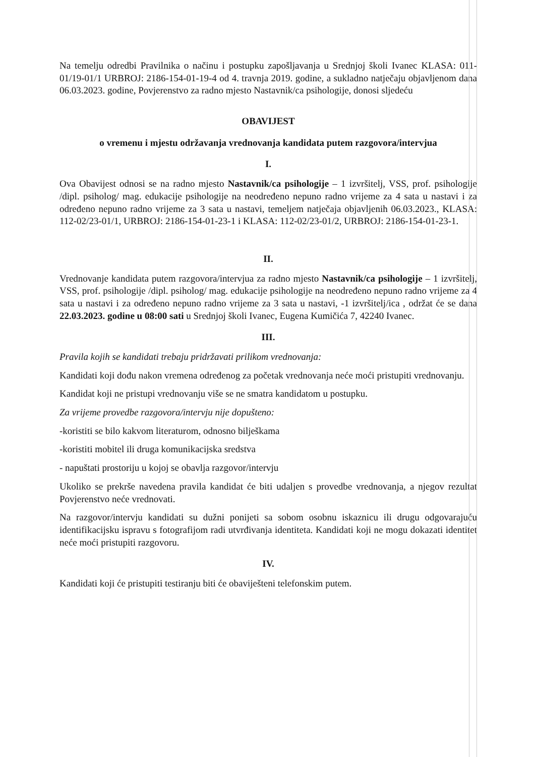Na temelju odredbi Pravilnika o načinu i postupku zapošljavanja u Srednjoj školi Ivanec KLASA: 011-01/19-01/1 URBROJ: 2186-154-01-19-4 od 4. travnja 2019. godine, a sukladno natječaju objavljenom dana 06.03.2023. godine, Povjerenstvo za radno mjesto Nastavnik/ca psihologije, donosi sljedeću
OBAVIJEST
o vremenu i mjestu održavanja vrednovanja kandidata putem razgovora/intervjua
I.
Ova Obavijest odnosi se na radno mjesto Nastavnik/ca psihologije – 1 izvršitelj, VSS, prof. psihologije /dipl. psiholog/ mag. edukacije psihologije na neodređeno nepuno radno vrijeme za 4 sata u nastavi i za određeno nepuno radno vrijeme za 3 sata u nastavi, temeljem natječaja objavljenih 06.03.2023., KLASA: 112-02/23-01/1, URBROJ: 2186-154-01-23-1 i KLASA: 112-02/23-01/2, URBROJ: 2186-154-01-23-1.
II.
Vrednovanje kandidata putem razgovora/intervjua za radno mjesto Nastavnik/ca psihologije – 1 izvršitelj, VSS, prof. psihologije /dipl. psiholog/ mag. edukacije psihologije na neodređeno nepuno radno vrijeme za 4 sata u nastavi i za određeno nepuno radno vrijeme za 3 sata u nastavi, -1 izvršitelj/ica , održat će se dana 22.03.2023. godine u 08:00 sati u Srednjoj školi Ivanec, Eugena Kumičića 7, 42240 Ivanec.
III.
Pravila kojih se kandidati trebaju pridržavati prilikom vrednovanja:
Kandidati koji dođu nakon vremena određenog za početak vrednovanja neće moći pristupiti vrednovanju.
Kandidat koji ne pristupi vrednovanju više se ne smatra kandidatom u postupku.
Za vrijeme provedbe razgovora/intervju nije dopušteno:
-koristiti se bilo kakvom literaturom, odnosno bilješkama
-koristiti mobitel ili druga komunikacijska sredstva
- napuštati prostoriju u kojoj se obavlja razgovor/intervju
Ukoliko se prekrše navedena pravila kandidat će biti udaljen s provedbe vrednovanja, a njegov rezultat Povjerenstvo neće vrednovati.
Na razgovor/intervju kandidati su dužni ponijeti sa sobom osobnu iskaznicu ili drugu odgovarajuću identifikacijsku ispravu s fotografijom radi utvrđivanja identiteta. Kandidati koji ne mogu dokazati identitet neće moći pristupiti razgovoru.
IV.
Kandidati koji će pristupiti testiranju biti će obaviješteni telefonskim putem.